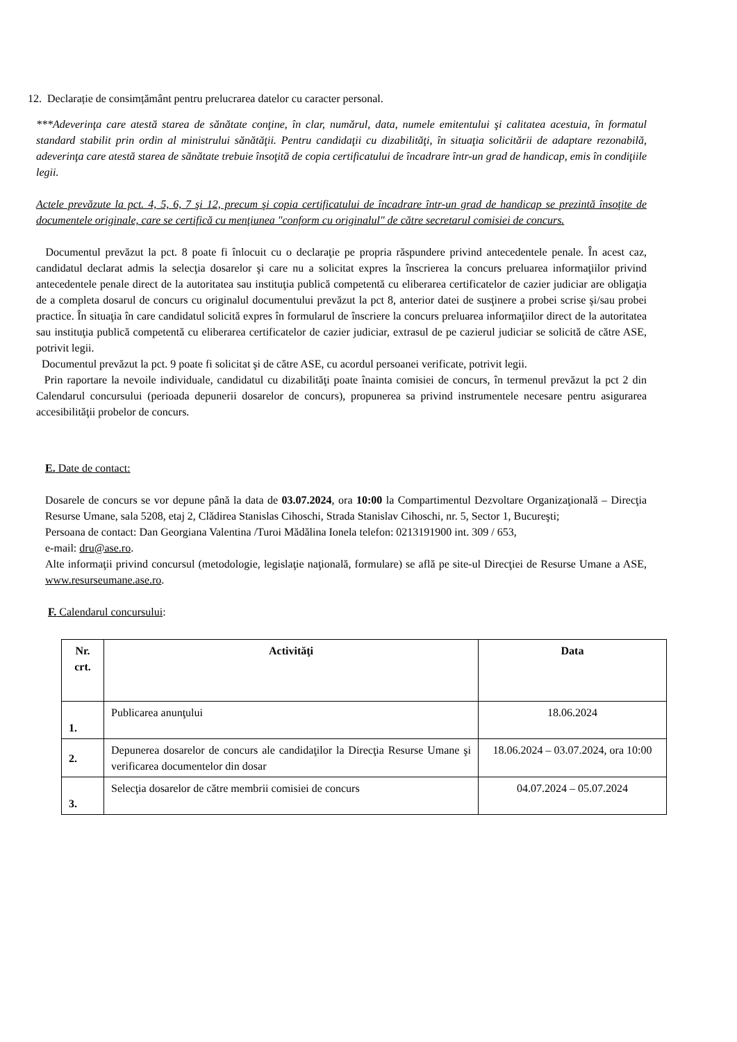12. Declarație de consimțământ pentru prelucrarea datelor cu caracter personal.
***Adeverinţa care atestă starea de sănătate conţine, în clar, numărul, data, numele emitentului şi calitatea acestuia, în formatul standard stabilit prin ordin al ministrului sănătăţii. Pentru candidaţii cu dizabilităţi, în situaţia solicitării de adaptare rezonabilă, adeverinţa care atestă starea de sănătate trebuie însoţită de copia certificatului de încadrare într-un grad de handicap, emis în condiţiile legii.
Actele prevăzute la pct. 4, 5, 6, 7 şi 12, precum şi copia certificatului de încadrare într-un grad de handicap se prezintă însoţite de documentele originale, care se certifică cu menţiunea "conform cu originalul" de către secretarul comisiei de concurs.
Documentul prevăzut la pct. 8 poate fi înlocuit cu o declaraţie pe propria răspundere privind antecedentele penale. În acest caz, candidatul declarat admis la selecţia dosarelor şi care nu a solicitat expres la înscrierea la concurs preluarea informaţiilor privind antecedentele penale direct de la autoritatea sau instituţia publică competentă cu eliberarea certificatelor de cazier judiciar are obligaţia de a completa dosarul de concurs cu originalul documentului prevăzut la pct 8, anterior datei de susţinere a probei scrise şi/sau probei practice. În situaţia în care candidatul solicită expres în formularul de înscriere la concurs preluarea informaţiilor direct de la autoritatea sau instituţia publică competentă cu eliberarea certificatelor de cazier judiciar, extrasul de pe cazierul judiciar se solicită de către ASE, potrivit legii.
Documentul prevăzut la pct. 9 poate fi solicitat şi de către ASE, cu acordul persoanei verificate, potrivit legii.
Prin raportare la nevoile individuale, candidatul cu dizabilităţi poate înainta comisiei de concurs, în termenul prevăzut la pct 2 din Calendarul concursului (perioada depunerii dosarelor de concurs), propunerea sa privind instrumentele necesare pentru asigurarea accesibilităţii probelor de concurs.
E. Date de contact:
Dosarele de concurs se vor depune până la data de 03.07.2024, ora 10:00 la Compartimentul Dezvoltare Organizaţională – Direcţia Resurse Umane, sala 5208, etaj 2, Clădirea Stanislas Cihoschi, Strada Stanislav Cihoschi, nr. 5, Sector 1, Bucureşti;
Persoana de contact: Dan Georgiana Valentina /Turoi Mădălina Ionela telefon: 0213191900 int. 309 / 653,
e-mail: dru@ase.ro.
Alte informaţii privind concursul (metodologie, legislaţie naţională, formulare) se află pe site-ul Direcţiei de Resurse Umane a ASE, www.resurseumane.ase.ro.
F. Calendarul concursului:
| Nr. crt. | Activităţi | Data |
| --- | --- | --- |
| 1. | Publicarea anunţului | 18.06.2024 |
| 2. | Depunerea dosarelor de concurs ale candidaţilor la Direcţia Resurse Umane şi verificarea documentelor din dosar | 18.06.2024 – 03.07.2024, ora 10:00 |
| 3. | Selecţia dosarelor de către membrii comisiei de concurs | 04.07.2024 – 05.07.2024 |